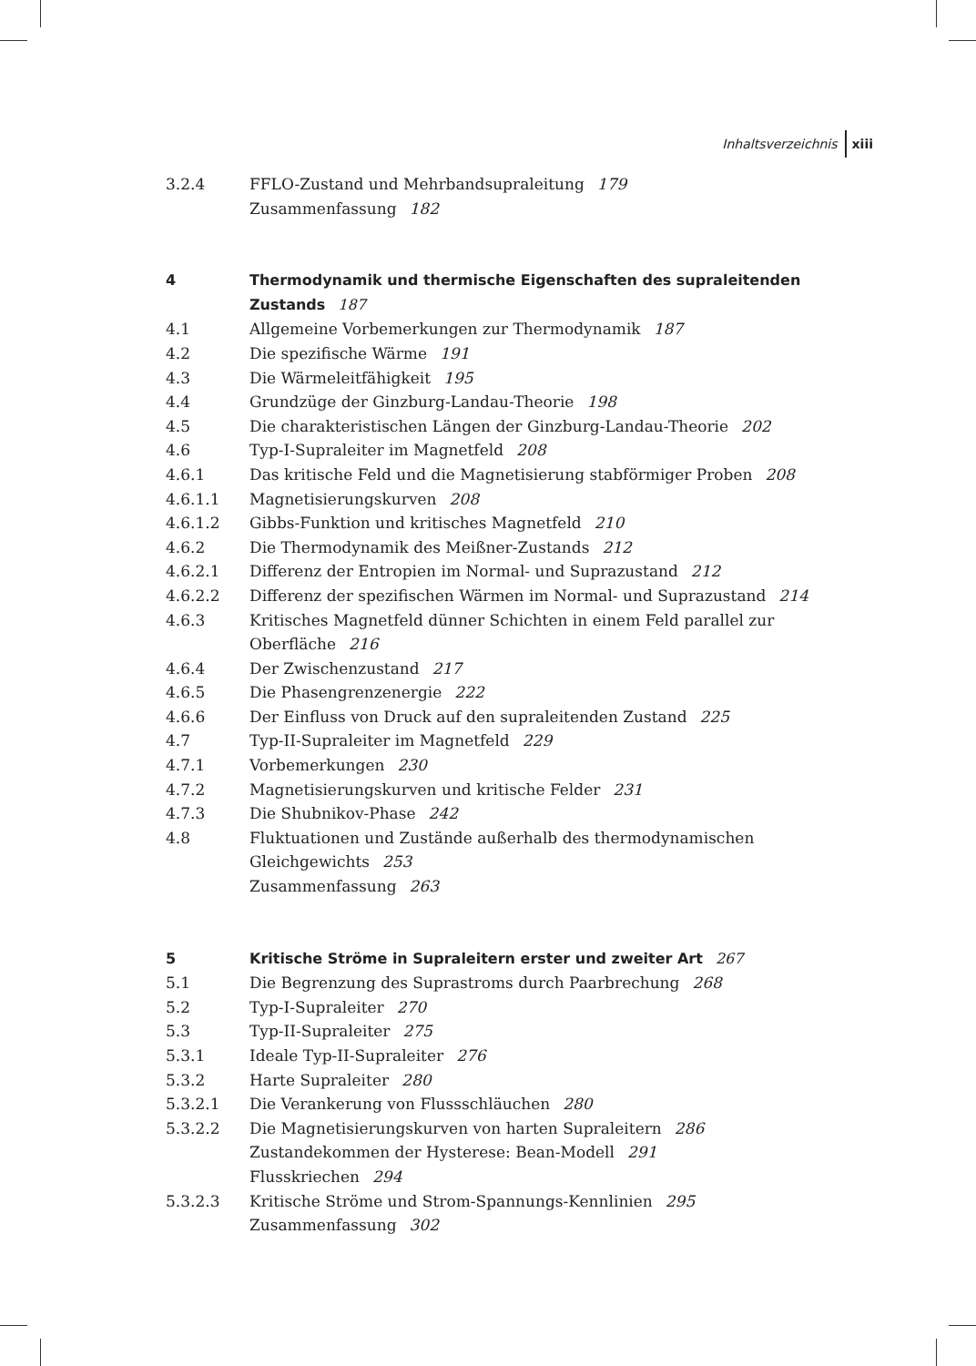Inhaltsverzeichnis xiii
3.2.4 FFLO-Zustand und Mehrbandsupraleitung 179
Zusammenfassung 182
4 Thermodynamik und thermische Eigenschaften des supraleitenden Zustands 187
4.1 Allgemeine Vorbemerkungen zur Thermodynamik 187
4.2 Die spezifische Wärme 191
4.3 Die Wärmeleitfähigkeit 195
4.4 Grundzüge der Ginzburg-Landau-Theorie 198
4.5 Die charakteristischen Längen der Ginzburg-Landau-Theorie 202
4.6 Typ-I-Supraleiter im Magnetfeld 208
4.6.1 Das kritische Feld und die Magnetisierung stabförmiger Proben 208
4.6.1.1 Magnetisierungskurven 208
4.6.1.2 Gibbs-Funktion und kritisches Magnetfeld 210
4.6.2 Die Thermodynamik des Meißner-Zustands 212
4.6.2.1 Differenz der Entropien im Normal- und Suprazustand 212
4.6.2.2 Differenz der spezifischen Wärmen im Normal- und Suprazustand 214
4.6.3 Kritisches Magnetfeld dünner Schichten in einem Feld parallel zur Oberfläche 216
4.6.4 Der Zwischenzustand 217
4.6.5 Die Phasengrenzenergie 222
4.6.6 Der Einfluss von Druck auf den supraleitenden Zustand 225
4.7 Typ-II-Supraleiter im Magnetfeld 229
4.7.1 Vorbemerkungen 230
4.7.2 Magnetisierungskurven und kritische Felder 231
4.7.3 Die Shubnikov-Phase 242
4.8 Fluktuationen und Zustände außerhalb des thermodynamischen Gleichgewichts 253
Zusammenfassung 263
5 Kritische Ströme in Supraleitern erster und zweiter Art 267
5.1 Die Begrenzung des Suprastroms durch Paarbrechung 268
5.2 Typ-I-Supraleiter 270
5.3 Typ-II-Supraleiter 275
5.3.1 Ideale Typ-II-Supraleiter 276
5.3.2 Harte Supraleiter 280
5.3.2.1 Die Verankerung von Flussschläuchen 280
5.3.2.2 Die Magnetisierungskurven von harten Supraleitern 286
Zustandekommen der Hysterese: Bean-Modell 291
Flusskriechen 294
5.3.2.3 Kritische Ströme und Strom-Spannungs-Kennlinien 295
Zusammenfassung 302